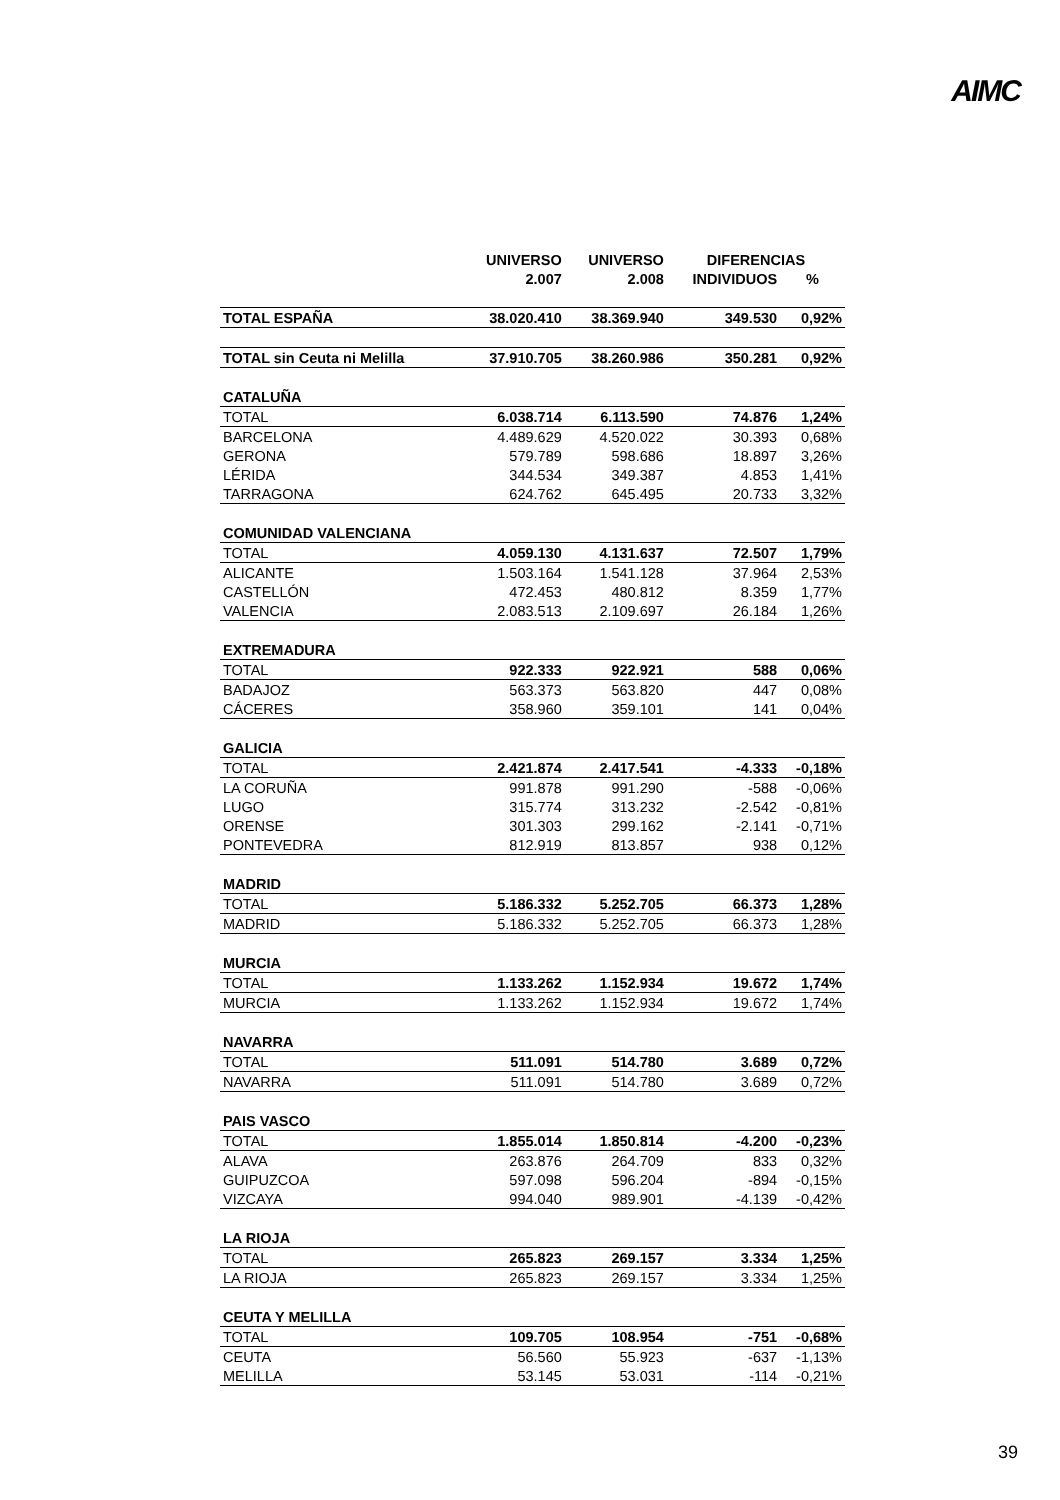AIMC
| | UNIVERSO | UNIVERSO | DIFERENCIAS | |
| --- | --- | --- | --- | --- |
| | 2.007 | 2.008 | INDIVIDUOS | % |
| TOTAL ESPAÑA | 38.020.410 | 38.369.940 | 349.530 | 0,92% |
| TOTAL sin Ceuta ni Melilla | 37.910.705 | 38.260.986 | 350.281 | 0,92% |
| CATALUÑA | | | | |
| TOTAL | 6.038.714 | 6.113.590 | 74.876 | 1,24% |
| BARCELONA | 4.489.629 | 4.520.022 | 30.393 | 0,68% |
| GERONA | 579.789 | 598.686 | 18.897 | 3,26% |
| LÉRIDA | 344.534 | 349.387 | 4.853 | 1,41% |
| TARRAGONA | 624.762 | 645.495 | 20.733 | 3,32% |
| COMUNIDAD VALENCIANA | | | | |
| TOTAL | 4.059.130 | 4.131.637 | 72.507 | 1,79% |
| ALICANTE | 1.503.164 | 1.541.128 | 37.964 | 2,53% |
| CASTELLÓN | 472.453 | 480.812 | 8.359 | 1,77% |
| VALENCIA | 2.083.513 | 2.109.697 | 26.184 | 1,26% |
| EXTREMADURA | | | | |
| TOTAL | 922.333 | 922.921 | 588 | 0,06% |
| BADAJOZ | 563.373 | 563.820 | 447 | 0,08% |
| CÁCERES | 358.960 | 359.101 | 141 | 0,04% |
| GALICIA | | | | |
| TOTAL | 2.421.874 | 2.417.541 | -4.333 | -0,18% |
| LA CORUÑA | 991.878 | 991.290 | -588 | -0,06% |
| LUGO | 315.774 | 313.232 | -2.542 | -0,81% |
| ORENSE | 301.303 | 299.162 | -2.141 | -0,71% |
| PONTEVEDRA | 812.919 | 813.857 | 938 | 0,12% |
| MADRID | | | | |
| TOTAL | 5.186.332 | 5.252.705 | 66.373 | 1,28% |
| MADRID | 5.186.332 | 5.252.705 | 66.373 | 1,28% |
| MURCIA | | | | |
| TOTAL | 1.133.262 | 1.152.934 | 19.672 | 1,74% |
| MURCIA | 1.133.262 | 1.152.934 | 19.672 | 1,74% |
| NAVARRA | | | | |
| TOTAL | 511.091 | 514.780 | 3.689 | 0,72% |
| NAVARRA | 511.091 | 514.780 | 3.689 | 0,72% |
| PAIS VASCO | | | | |
| TOTAL | 1.855.014 | 1.850.814 | -4.200 | -0,23% |
| ALAVA | 263.876 | 264.709 | 833 | 0,32% |
| GUIPUZCOA | 597.098 | 596.204 | -894 | -0,15% |
| VIZCAYA | 994.040 | 989.901 | -4.139 | -0,42% |
| LA RIOJA | | | | |
| TOTAL | 265.823 | 269.157 | 3.334 | 1,25% |
| LA RIOJA | 265.823 | 269.157 | 3.334 | 1,25% |
| CEUTA Y MELILLA | | | | |
| TOTAL | 109.705 | 108.954 | -751 | -0,68% |
| CEUTA | 56.560 | 55.923 | -637 | -1,13% |
| MELILLA | 53.145 | 53.031 | -114 | -0,21% |
39